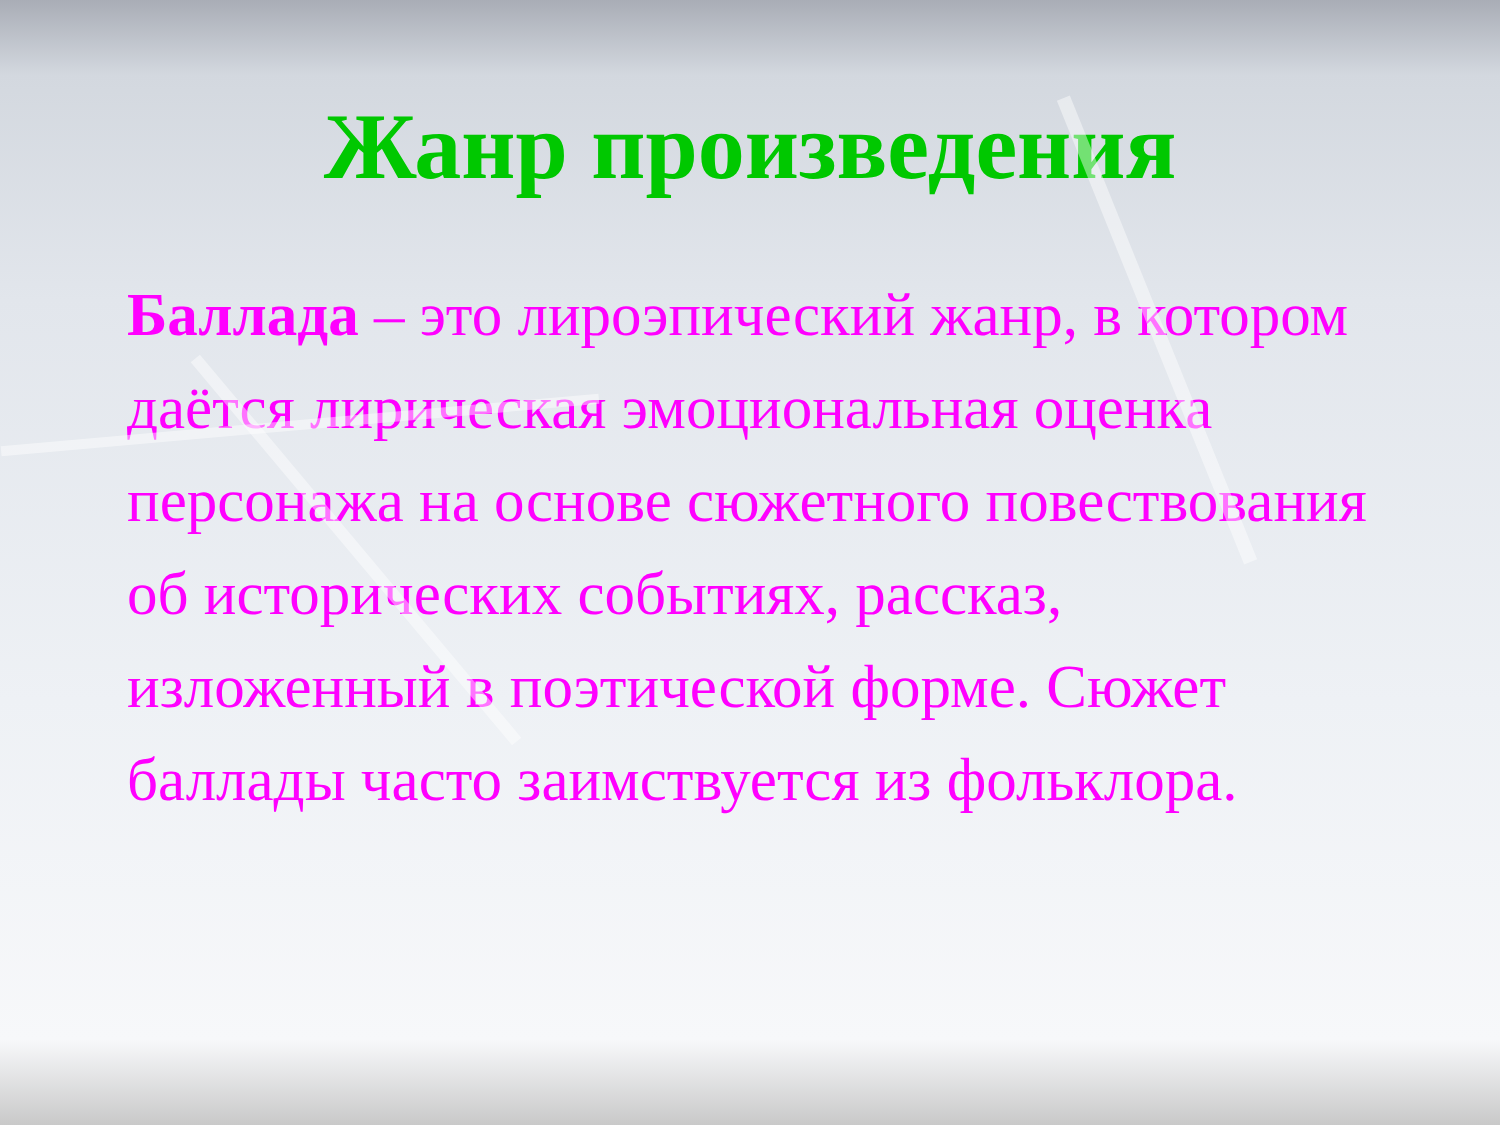Жанр произведения
Баллада – это лироэпический жанр, в котором даётся лирическая эмоциональная оценка персонажа на основе сюжетного повествования об исторических событиях, рассказ, изложенный в поэтической форме. Сюжет баллады часто заимствуется из фольклора.